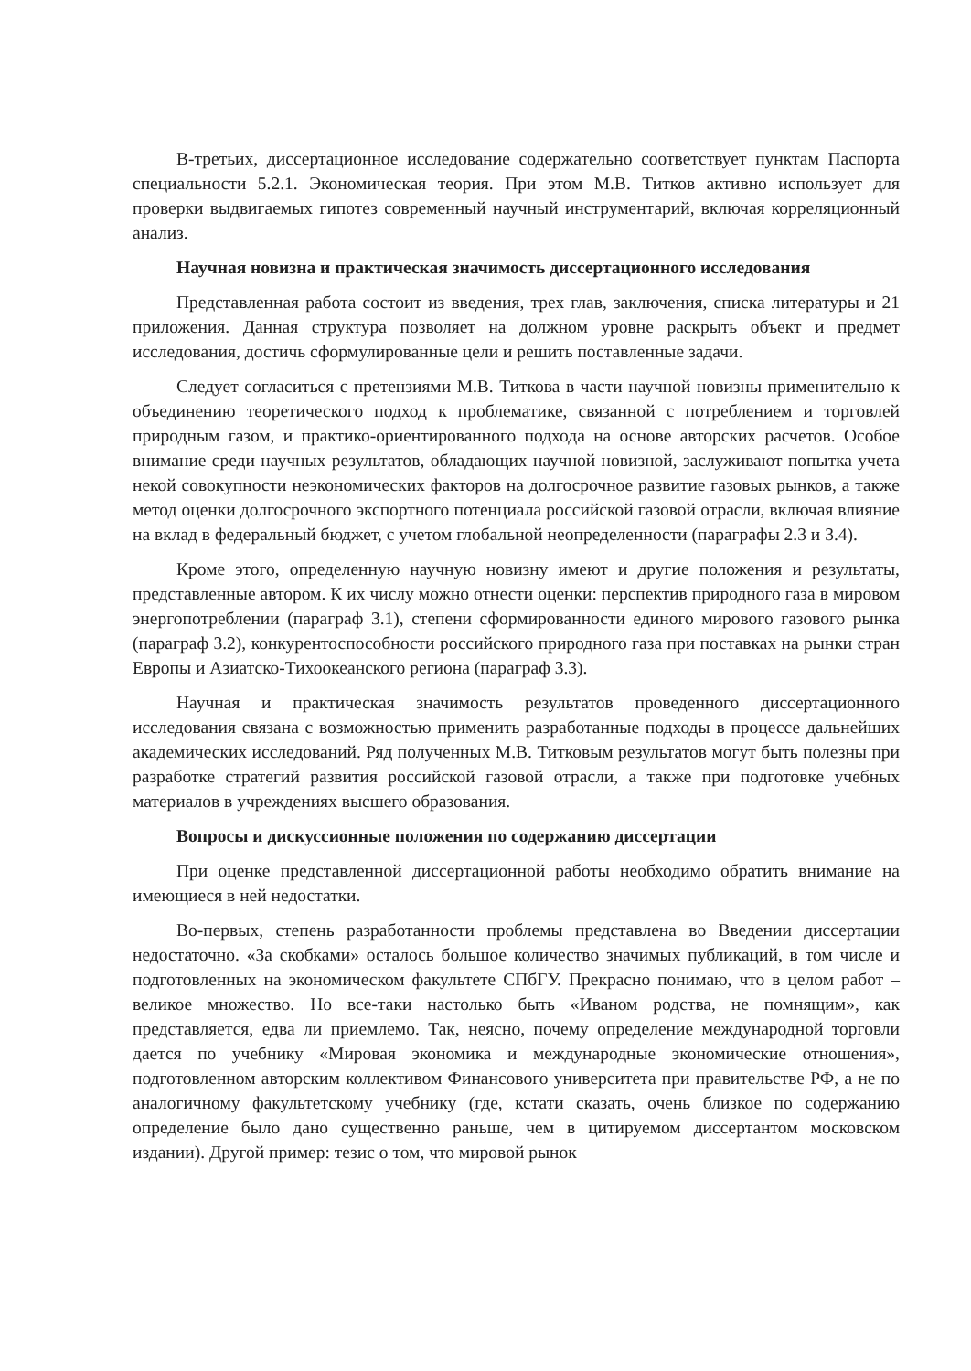В-третьих, диссертационное исследование содержательно соответствует пунктам Паспорта специальности 5.2.1. Экономическая теория. При этом М.В. Титков активно использует для проверки выдвигаемых гипотез современный научный инструментарий, включая корреляционный анализ.
Научная новизна и практическая значимость диссертационного исследования
Представленная работа состоит из введения, трех глав, заключения, списка литературы и 21 приложения. Данная структура позволяет на должном уровне раскрыть объект и предмет исследования, достичь сформулированные цели и решить поставленные задачи.
Следует согласиться с претензиями М.В. Титкова в части научной новизны применительно к объединению теоретического подход к проблематике, связанной с потреблением и торговлей природным газом, и практико-ориентированного подхода на основе авторских расчетов. Особое внимание среди научных результатов, обладающих научной новизной, заслуживают попытка учета некой совокупности неэкономических факторов на долгосрочное развитие газовых рынков, а также метод оценки долгосрочного экспортного потенциала российской газовой отрасли, включая влияние на вклад в федеральный бюджет, с учетом глобальной неопределенности (параграфы 2.3 и 3.4).
Кроме этого, определенную научную новизну имеют и другие положения и результаты, представленные автором. К их числу можно отнести оценки: перспектив природного газа в мировом энергопотреблении (параграф 3.1), степени сформированности единого мирового газового рынка (параграф 3.2), конкурентоспособности российского природного газа при поставках на рынки стран Европы и Азиатско-Тихоокеанского региона (параграф 3.3).
Научная и практическая значимость результатов проведенного диссертационного исследования связана с возможностью применить разработанные подходы в процессе дальнейших академических исследований. Ряд полученных М.В. Титковым результатов могут быть полезны при разработке стратегий развития российской газовой отрасли, а также при подготовке учебных материалов в учреждениях высшего образования.
Вопросы и дискуссионные положения по содержанию диссертации
При оценке представленной диссертационной работы необходимо обратить внимание на имеющиеся в ней недостатки.
Во-первых, степень разработанности проблемы представлена во Введении диссертации недостаточно. «За скобками» осталось большое количество значимых публикаций, в том числе и подготовленных на экономическом факультете СПбГУ. Прекрасно понимаю, что в целом работ – великое множество. Но все-таки настолько быть «Иваном родства, не помнящим», как представляется, едва ли приемлемо. Так, неясно, почему определение международной торговли дается по учебнику «Мировая экономика и международные экономические отношения», подготовленном авторским коллективом Финансового университета при правительстве РФ, а не по аналогичному факультетскому учебнику (где, кстати сказать, очень близкое по содержанию определение было дано существенно раньше, чем в цитируемом диссертантом московском издании). Другой пример: тезис о том, что мировой рынок